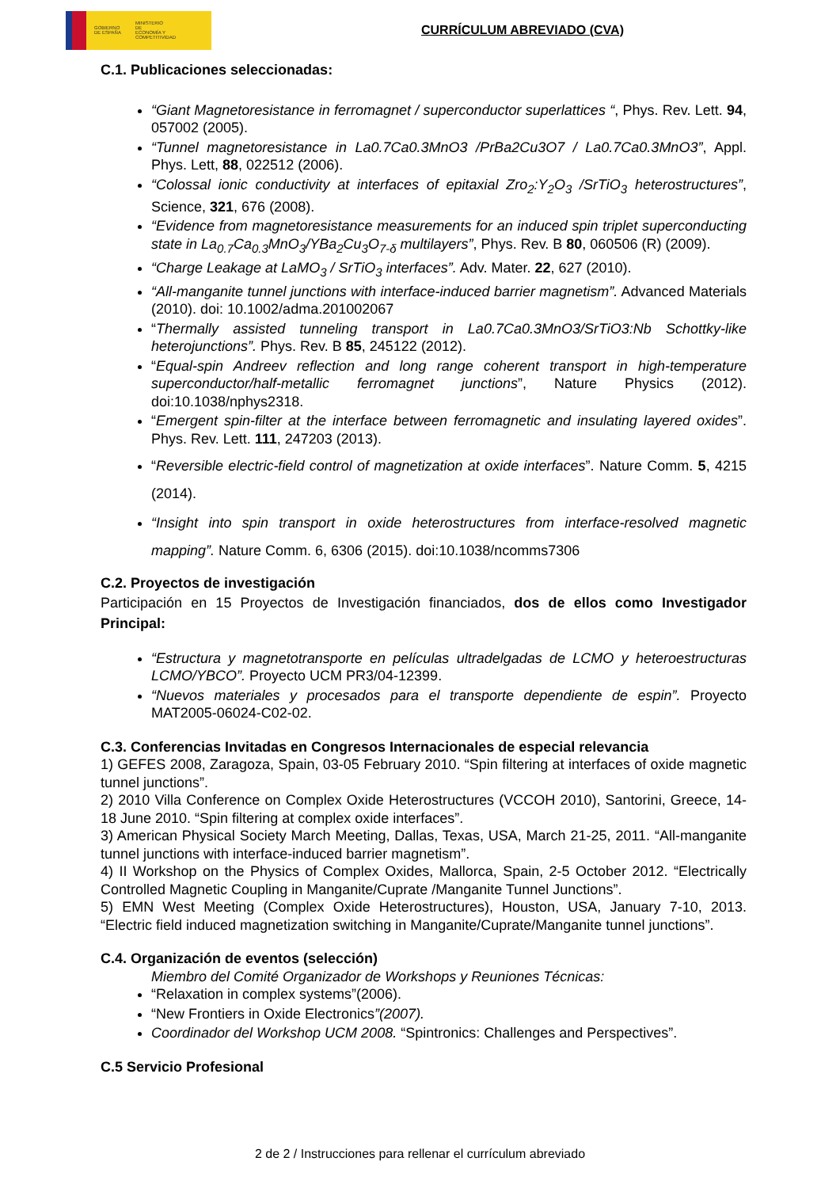GOBIERNO DE ESPAÑA MINISTERIO DE ECONOMÍA Y COMPETITIVIDAD
CURRÍCULUM ABREVIADO (CVA)
C.1. Publicaciones seleccionadas:
“Giant Magnetoresistance in ferromagnet / superconductor superlattices “, Phys. Rev. Lett. 94, 057002 (2005).
“Tunnel magnetoresistance in La0.7Ca0.3MnO3 /PrBa2Cu3O7 / La0.7Ca0.3MnO3”, Appl. Phys. Lett, 88, 022512 (2006).
“Colossal ionic conductivity at interfaces of epitaxial Zro<sub>2</sub>:Y<sub>2</sub>O<sub>3</sub> /SrTiO<sub>3</sub> heterostructures”, Science, 321, 676 (2008).
“Evidence from magnetoresistance measurements for an induced spin triplet superconducting state in La<sub>0.7</sub>Ca<sub>0.3</sub>MnO<sub>3</sub>/YBa<sub>2</sub>Cu<sub>3</sub>O<sub>7-δ</sub> multilayers”, Phys. Rev. B 80, 060506 (R) (2009).
“Charge Leakage at LaMO<sub>3</sub> / SrTiO<sub>3</sub> interfaces”. Adv. Mater. 22, 627 (2010).
“All-manganite tunnel junctions with interface-induced barrier magnetism”. Advanced Materials (2010). doi: 10.1002/adma.201002067
“Thermally assisted tunneling transport in La0.7Ca0.3MnO3/SrTiO3:Nb Schottky-like heterojunctions”. Phys. Rev. B 85, 245122 (2012).
“Equal-spin Andreev reflection and long range coherent transport in high-temperature superconductor/half-metallic ferromagnet junctions”, Nature Physics (2012). doi:10.1038/nphys2318.
“Emergent spin-filter at the interface between ferromagnetic and insulating layered oxides”. Phys. Rev. Lett. 111, 247203 (2013).
“Reversible electric-field control of magnetization at oxide interfaces”. Nature Comm. 5, 4215 (2014).
“Insight into spin transport in oxide heterostructures from interface-resolved magnetic mapping”. Nature Comm. 6, 6306 (2015). doi:10.1038/ncomms7306
C.2. Proyectos de investigación
Participación en 15 Proyectos de Investigación financiados, dos de ellos como Investigador Principal:
“Estructura y magnetotransporte en películas ultradelgadas de LCMO y heteroestructuras LCMO/YBCO”. Proyecto UCM PR3/04-12399.
“Nuevos materiales y procesados para el transporte dependiente de espin”. Proyecto MAT2005-06024-C02-02.
C.3. Conferencias Invitadas en Congresos Internacionales de especial relevancia
1) GEFES 2008, Zaragoza, Spain, 03-05 February 2010. “Spin filtering at interfaces of oxide magnetic tunnel junctions”.
2) 2010 Villa Conference on Complex Oxide Heterostructures (VCCOH 2010), Santorini, Greece, 14-18 June 2010. “Spin filtering at complex oxide interfaces”.
3) American Physical Society March Meeting, Dallas, Texas, USA, March 21-25, 2011. “All-manganite tunnel junctions with interface-induced barrier magnetism”.
4) II Workshop on the Physics of Complex Oxides, Mallorca, Spain, 2-5 October 2012. “Electrically Controlled Magnetic Coupling in Manganite/Cuprate /Manganite Tunnel Junctions”.
5) EMN West Meeting (Complex Oxide Heterostructures), Houston, USA, January 7-10, 2013. “Electric field induced magnetization switching in Manganite/Cuprate/Manganite tunnel junctions”.
C.4. Organización de eventos (selección)
Miembro del Comité Organizador de Workshops y Reuniones Técnicas:
“Relaxation in complex systems”(2006).
“New Frontiers in Oxide Electronics”(2007).
Coordinador del Workshop UCM 2008. “Spintronics: Challenges and Perspectives”.
C.5 Servicio Profesional
2 de 2 / Instrucciones para rellenar el currículum abreviado